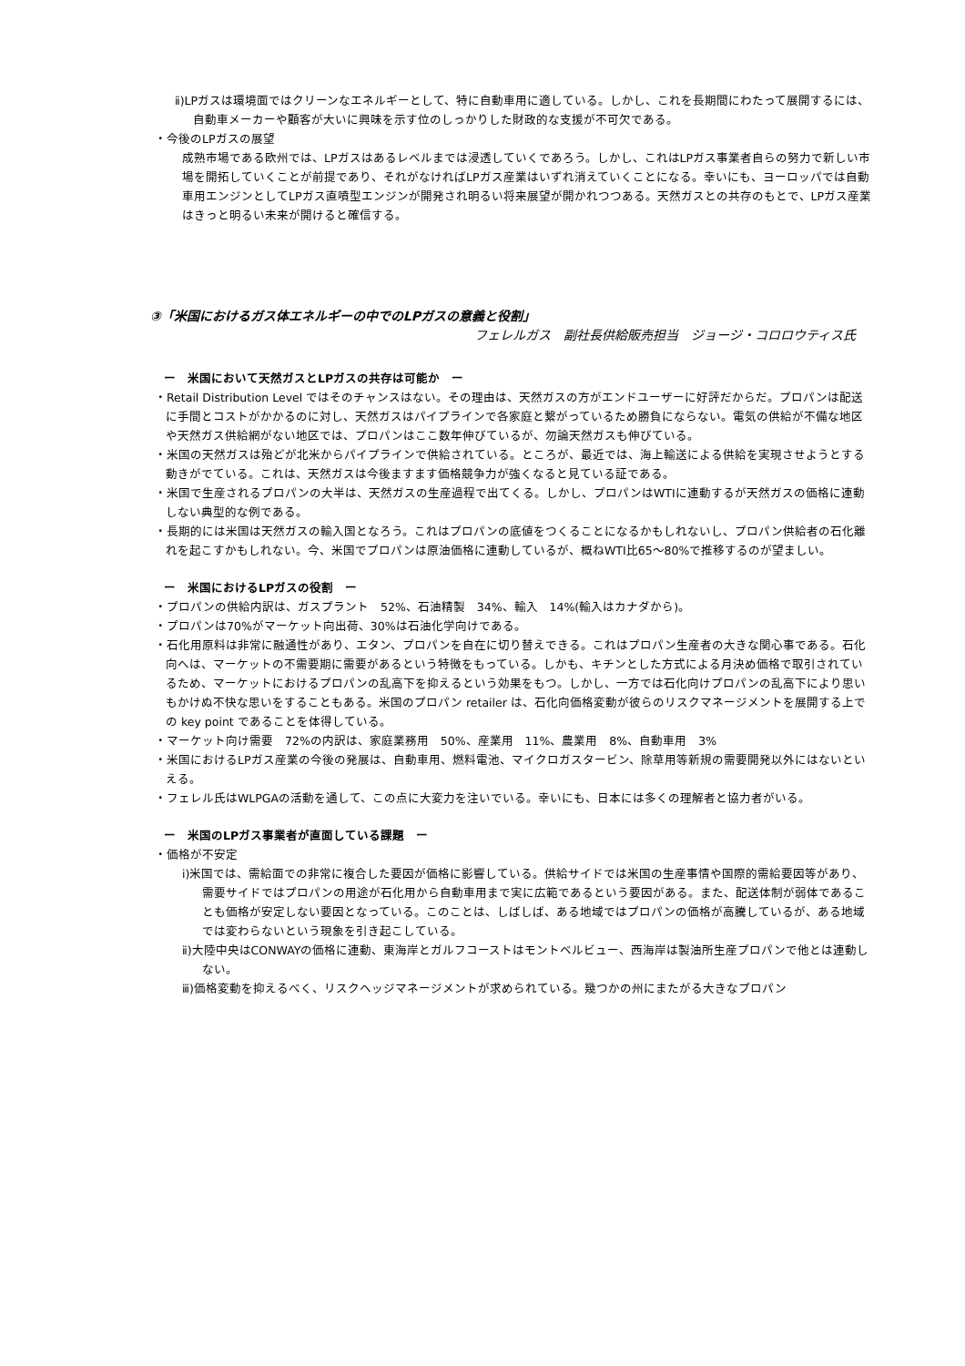ⅱ)LPガスは環境面ではクリーンなエネルギーとして、特に自動車用に適している。しかし、これを長期間にわたって展開するには、自動車メーカーや顧客が大いに興味を示す位のしっかりした財政的な支援が不可欠である。
・今後のLPガスの展望
成熟市場である欧州では、LPガスはあるレベルまでは浸透していくであろう。しかし、これはLPガス事業者自らの努力で新しい市場を開拓していくことが前提であり、それがなければLPガス産業はいずれ消えていくことになる。幸いにも、ヨーロッパでは自動車用エンジンとしてLPガス直噴型エンジンが開発され明るい将来展望が開かれつつある。天然ガスとの共存のもとで、LPガス産業はきっと明るい未来が開けると確信する。
③「米国におけるガス体エネルギーの中でのLPガスの意義と役割」
フェレルガス　副社長供給販売担当　ジョージ・コロロウティス氏
ー　米国において天然ガスとLPガスの共存は可能か　ー
・Retail Distribution Level ではそのチャンスはない。その理由は、天然ガスの方がエンドユーザーに好評だからだ。プロパンは配送に手間とコストがかかるのに対し、天然ガスはパイプラインで各家庭と繋がっているため勝負にならない。電気の供給が不備な地区や天然ガス供給網がない地区では、プロパンはここ数年伸びているが、勿論天然ガスも伸びている。
・米国の天然ガスは殆どが北米からパイプラインで供給されている。ところが、最近では、海上輸送による供給を実現させようとする動きがでている。これは、天然ガスは今後ますます価格競争力が強くなると見ている証である。
・米国で生産されるプロパンの大半は、天然ガスの生産過程で出てくる。しかし、プロパンはWTIに連動するが天然ガスの価格に連動しない典型的な例である。
・長期的には米国は天然ガスの輸入国となろう。これはプロパンの底値をつくることになるかもしれないし、プロパン供給者の石化離れを起こすかもしれない。今、米国でプロパンは原油価格に連動しているが、概ねWTI比65～80%で推移するのが望ましい。
ー　米国におけるLPガスの役割　ー
・プロパンの供給内訳は、ガスプラント　52%、石油精製　34%、輸入　14%(輸入はカナダから)。
・プロパンは70%がマーケット向出荷、30%は石油化学向けである。
・石化用原料は非常に融通性があり、エタン、プロパンを自在に切り替えできる。これはプロパン生産者の大きな関心事である。石化向へは、マーケットの不需要期に需要があるという特徴をもっている。しかも、キチンとした方式による月決め価格で取引されているため、マーケットにおけるプロパンの乱高下を抑えるという効果をもつ。しかし、一方では石化向けプロパンの乱高下により思いもかけぬ不快な思いをすることもある。米国のプロパン retailer は、石化向価格変動が彼らのリスクマネージメントを展開する上での key point であることを体得している。
・マーケット向け需要　72%の内訳は、家庭業務用　50%、産業用　11%、農業用　8%、自動車用　3%
・米国におけるLPガス産業の今後の発展は、自動車用、燃料電池、マイクロガスタービン、除草用等新規の需要開発以外にはないといえる。
・フェレル氏はWLPGAの活動を通して、この点に大変力を注いでいる。幸いにも、日本には多くの理解者と協力者がいる。
ー　米国のLPガス事業者が直面している課題　ー
・価格が不安定
ⅰ)米国では、需給面での非常に複合した要因が価格に影響している。供給サイドでは米国の生産事情や国際的需給要因等があり、需要サイドではプロパンの用途が石化用から自動車用まで実に広範であるという要因がある。また、配送体制が弱体であることも価格が安定しない要因となっている。このことは、しばしば、ある地域ではプロパンの価格が高騰しているが、ある地域では変わらないという現象を引き起こしている。
ⅱ)大陸中央はCONWAYの価格に連動、東海岸とガルフコーストはモントベルビュー、西海岸は製油所生産プロパンで他とは連動しない。
ⅲ)価格変動を抑えるべく、リスクヘッジマネージメントが求められている。幾つかの州にまたがる大きなプロパン